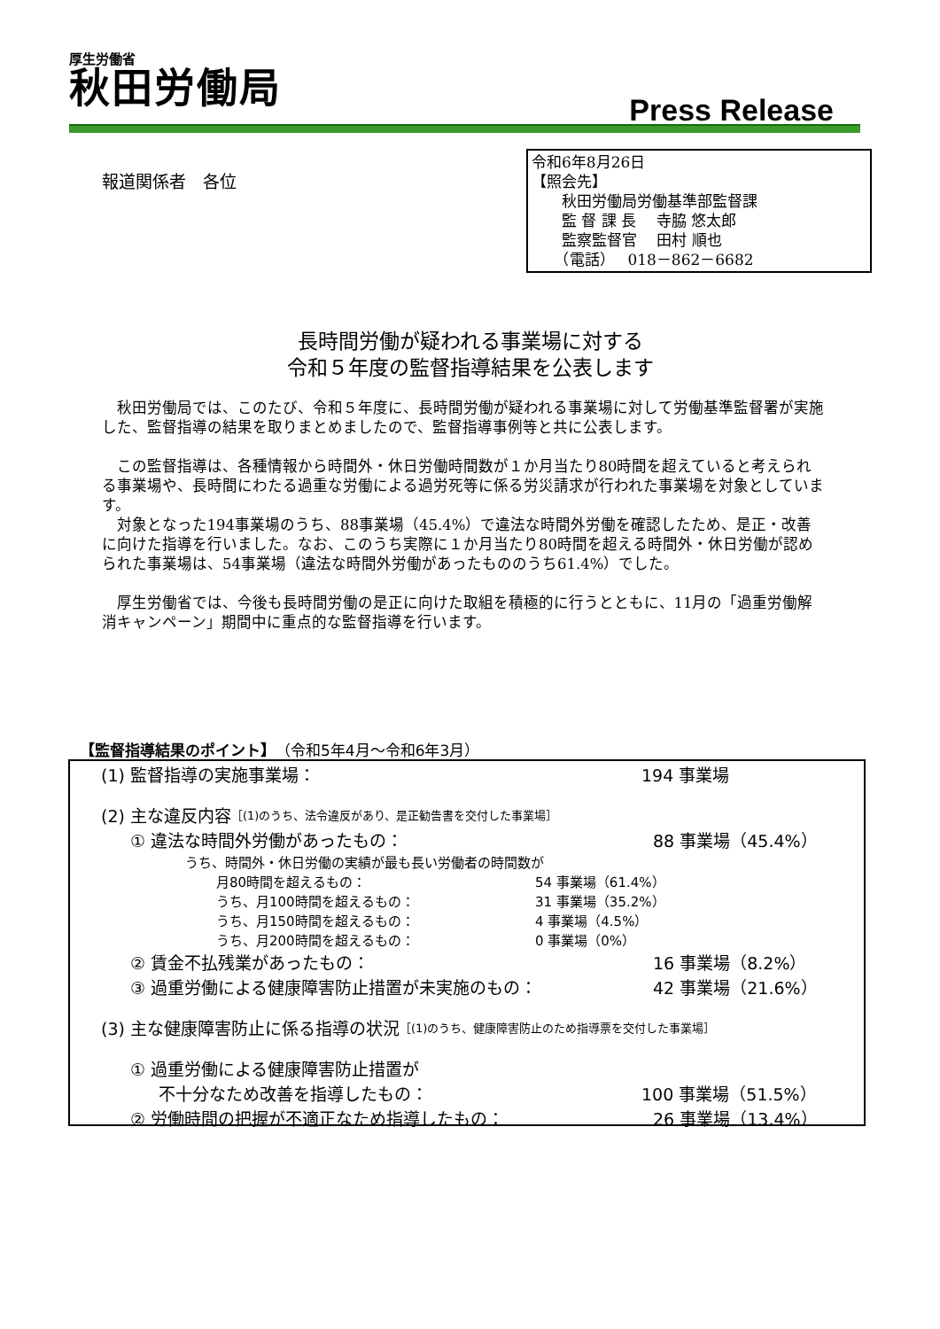厚生労働省
秋田労働局
Press Release
報道関係者　各位
令和6年8月26日
【照会先】
　　秋田労働局労働基準部監督課
　　監 督 課 長　 寺脇 悠太郎
　　監察監督官　 田村 順也
　　（電話）　 018－862－6682
長時間労働が疑われる事業場に対する
令和５年度の監督指導結果を公表します
秋田労働局では、このたび、令和５年度に、長時間労働が疑われる事業場に対して労働基準監督署が実施した、監督指導の結果を取りまとめましたので、監督指導事例等と共に公表します。
この監督指導は、各種情報から時間外・休日労働時間数が１か月当たり80時間を超えていると考えられる事業場や、長時間にわたる過重な労働による過労死等に係る労災請求が行われた事業場を対象としています。
対象となった194事業場のうち、88事業場（45.4%）で違法な時間外労働を確認したため、是正・改善に向けた指導を行いました。なお、このうち実際に１か月当たり80時間を超える時間外・休日労働が認められた事業場は、54事業場（違法な時間外労働があったもののうち61.4%）でした。
厚生労働省では、今後も長時間労働の是正に向けた取組を積極的に行うとともに、11月の「過重労働解消キャンペーン」期間中に重点的な監督指導を行います。
【監督指導結果のポイント】（令和5年4月～令和6年3月）
(1) 監督指導の実施事業場： 194 事業場
(2) 主な違反内容 ［(1)のうち、法令違反があり、是正勧告書を交付した事業場］
① 違法な時間外労働があったもの： 88 事業場（45.4%）
うち、時間外・休日労働の実績が最も長い労働者の時間数が
月80時間を超えるもの： 54 事業場（61.4%）
うち、月100時間を超えるもの： 31 事業場（35.2%）
うち、月150時間を超えるもの： 4 事業場（4.5%）
うち、月200時間を超えるもの： 0 事業場（0%）
② 賃金不払残業があったもの： 16 事業場（8.2%）
③ 過重労働による健康障害防止措置が未実施のもの： 42 事業場（21.6%）
(3) 主な健康障害防止に係る指導の状況 ［(1)のうち、健康障害防止のため指導票を交付した事業場］
① 過重労働による健康障害防止措置が
不十分なため改善を指導したもの： 100 事業場（51.5%）
② 労働時間の把握が不適正なため指導したもの： 26 事業場（13.4%）